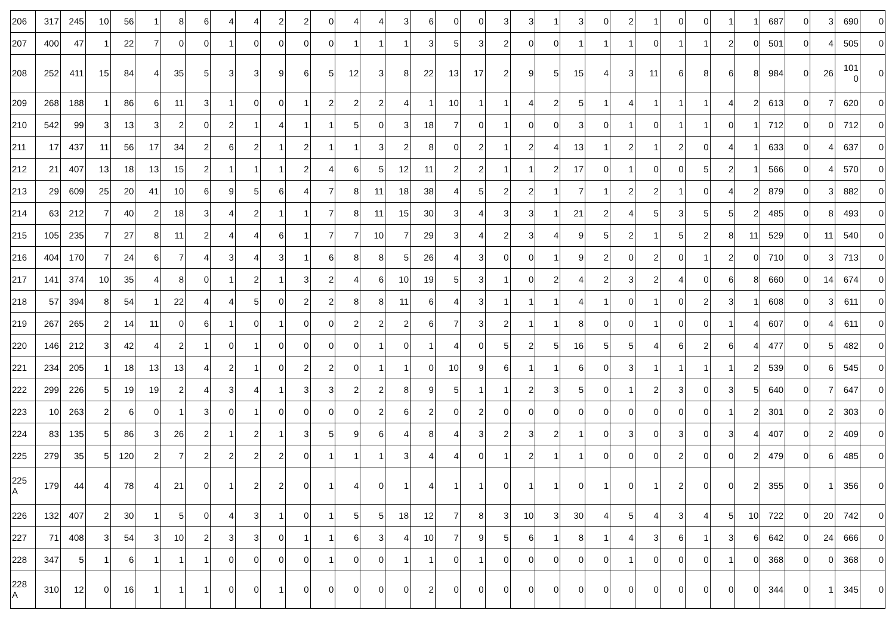| 206 | 317 | 245 | 10 | 56 | 1 | 8 | 6 | 4 | 4 | 2 | 2 | 0 | 4 | 4 | 3 | 6 | 0 | 0 | 3 | 3 | 1 | 3 | 0 | 2 | 1 | 0 | 0 | 1 | 1 | 687 | 0 | 3 | 690 | 0 |
| 207 | 400 | 47 | 1 | 22 | 7 | 0 | 0 | 1 | 0 | 0 | 0 | 0 | 1 | 1 | 1 | 3 | 5 | 3 | 2 | 0 | 0 | 1 | 1 | 1 | 0 | 1 | 1 | 2 | 0 | 501 | 0 | 4 | 505 | 0 |
| 208 | 252 | 411 | 15 | 84 | 4 | 35 | 5 | 3 | 3 | 9 | 6 | 5 | 12 | 3 | 8 | 22 | 13 | 17 | 2 | 9 | 5 | 15 | 4 | 3 | 11 | 6 | 8 | 6 | 8 | 984 | 0 | 26 | 101 0 | 0 |
| 209 | 268 | 188 | 1 | 86 | 6 | 11 | 3 | 1 | 0 | 0 | 1 | 2 | 2 | 2 | 4 | 1 | 10 | 1 | 1 | 4 | 2 | 5 | 1 | 4 | 1 | 1 | 1 | 4 | 2 | 613 | 0 | 7 | 620 | 0 |
| 210 | 542 | 99 | 3 | 13 | 3 | 2 | 0 | 2 | 1 | 4 | 1 | 1 | 5 | 0 | 3 | 18 | 7 | 0 | 1 | 0 | 0 | 3 | 0 | 1 | 0 | 1 | 1 | 0 | 1 | 712 | 0 | 0 | 712 | 0 |
| 211 | 17 | 437 | 11 | 56 | 17 | 34 | 2 | 6 | 2 | 1 | 2 | 1 | 1 | 3 | 2 | 8 | 0 | 2 | 1 | 2 | 4 | 13 | 1 | 2 | 1 | 2 | 0 | 4 | 1 | 633 | 0 | 4 | 637 | 0 |
| 212 | 21 | 407 | 13 | 18 | 13 | 15 | 2 | 1 | 1 | 1 | 2 | 4 | 6 | 5 | 12 | 11 | 2 | 2 | 1 | 1 | 2 | 17 | 0 | 1 | 0 | 0 | 5 | 2 | 1 | 566 | 0 | 4 | 570 | 0 |
| 213 | 29 | 609 | 25 | 20 | 41 | 10 | 6 | 9 | 5 | 6 | 4 | 7 | 8 | 11 | 18 | 38 | 4 | 5 | 2 | 2 | 1 | 7 | 1 | 2 | 2 | 1 | 0 | 4 | 2 | 879 | 0 | 3 | 882 | 0 |
| 214 | 63 | 212 | 7 | 40 | 2 | 18 | 3 | 4 | 2 | 1 | 1 | 7 | 8 | 11 | 15 | 30 | 3 | 4 | 3 | 3 | 1 | 21 | 2 | 4 | 5 | 3 | 5 | 5 | 2 | 485 | 0 | 8 | 493 | 0 |
| 215 | 105 | 235 | 7 | 27 | 8 | 11 | 2 | 4 | 4 | 6 | 1 | 7 | 7 | 10 | 7 | 29 | 3 | 4 | 2 | 3 | 4 | 9 | 5 | 2 | 1 | 5 | 2 | 8 | 11 | 529 | 0 | 11 | 540 | 0 |
| 216 | 404 | 170 | 7 | 24 | 6 | 7 | 4 | 3 | 4 | 3 | 1 | 6 | 8 | 8 | 5 | 26 | 4 | 3 | 0 | 0 | 1 | 9 | 2 | 0 | 2 | 0 | 1 | 2 | 0 | 710 | 0 | 3 | 713 | 0 |
| 217 | 141 | 374 | 10 | 35 | 4 | 8 | 0 | 1 | 2 | 1 | 3 | 2 | 4 | 6 | 10 | 19 | 5 | 3 | 1 | 0 | 2 | 4 | 2 | 3 | 2 | 4 | 0 | 6 | 8 | 660 | 0 | 14 | 674 | 0 |
| 218 | 57 | 394 | 8 | 54 | 1 | 22 | 4 | 4 | 5 | 0 | 2 | 2 | 8 | 8 | 11 | 6 | 4 | 3 | 1 | 1 | 1 | 4 | 1 | 0 | 1 | 0 | 2 | 3 | 1 | 608 | 0 | 3 | 611 | 0 |
| 219 | 267 | 265 | 2 | 14 | 11 | 0 | 6 | 1 | 0 | 1 | 0 | 0 | 2 | 2 | 2 | 6 | 7 | 3 | 2 | 1 | 1 | 8 | 0 | 0 | 1 | 0 | 0 | 1 | 4 | 607 | 0 | 4 | 611 | 0 |
| 220 | 146 | 212 | 3 | 42 | 4 | 2 | 1 | 0 | 1 | 0 | 0 | 0 | 0 | 1 | 0 | 1 | 4 | 0 | 5 | 2 | 5 | 16 | 5 | 5 | 4 | 6 | 2 | 6 | 4 | 477 | 0 | 5 | 482 | 0 |
| 221 | 234 | 205 | 1 | 18 | 13 | 13 | 4 | 2 | 1 | 0 | 2 | 2 | 0 | 1 | 1 | 0 | 10 | 9 | 6 | 1 | 1 | 6 | 0 | 3 | 1 | 1 | 1 | 1 | 2 | 539 | 0 | 6 | 545 | 0 |
| 222 | 299 | 226 | 5 | 19 | 19 | 2 | 4 | 3 | 4 | 1 | 3 | 3 | 2 | 2 | 8 | 9 | 5 | 1 | 1 | 2 | 3 | 5 | 0 | 1 | 2 | 3 | 0 | 3 | 5 | 640 | 0 | 7 | 647 | 0 |
| 223 | 10 | 263 | 2 | 6 | 0 | 1 | 3 | 0 | 1 | 0 | 0 | 0 | 0 | 2 | 6 | 2 | 0 | 2 | 0 | 0 | 0 | 0 | 0 | 0 | 0 | 0 | 0 | 1 | 2 | 301 | 0 | 2 | 303 | 0 |
| 224 | 83 | 135 | 5 | 86 | 3 | 26 | 2 | 1 | 2 | 1 | 3 | 5 | 9 | 6 | 4 | 8 | 4 | 3 | 2 | 3 | 2 | 1 | 0 | 3 | 0 | 3 | 0 | 3 | 4 | 407 | 0 | 2 | 409 | 0 |
| 225 | 279 | 35 | 5 | 120 | 2 | 7 | 2 | 2 | 2 | 2 | 0 | 1 | 1 | 1 | 3 | 4 | 4 | 0 | 1 | 2 | 1 | 1 | 0 | 0 | 0 | 2 | 0 | 0 | 2 | 479 | 0 | 6 | 485 | 0 |
| 225 A | 179 | 44 | 4 | 78 | 4 | 21 | 0 | 1 | 2 | 2 | 0 | 1 | 4 | 0 | 1 | 4 | 1 | 1 | 0 | 1 | 1 | 0 | 1 | 0 | 1 | 2 | 0 | 0 | 2 | 355 | 0 | 1 | 356 | 0 |
| 226 | 132 | 407 | 2 | 30 | 1 | 5 | 0 | 4 | 3 | 1 | 0 | 1 | 5 | 5 | 18 | 12 | 7 | 8 | 3 | 10 | 3 | 30 | 4 | 5 | 4 | 3 | 4 | 5 | 10 | 722 | 0 | 20 | 742 | 0 |
| 227 | 71 | 408 | 3 | 54 | 3 | 10 | 2 | 3 | 3 | 0 | 1 | 1 | 6 | 3 | 4 | 10 | 7 | 9 | 5 | 6 | 1 | 8 | 1 | 4 | 3 | 6 | 1 | 3 | 6 | 642 | 0 | 24 | 666 | 0 |
| 228 | 347 | 5 | 1 | 6 | 1 | 1 | 1 | 0 | 0 | 0 | 0 | 1 | 0 | 0 | 1 | 1 | 0 | 1 | 0 | 0 | 0 | 0 | 0 | 1 | 0 | 0 | 0 | 1 | 0 | 368 | 0 | 0 | 368 | 0 |
| 228 A | 310 | 12 | 0 | 16 | 1 | 1 | 1 | 0 | 0 | 1 | 0 | 0 | 0 | 0 | 0 | 2 | 0 | 0 | 0 | 0 | 0 | 0 | 0 | 0 | 0 | 0 | 0 | 0 | 0 | 344 | 0 | 1 | 345 | 0 |